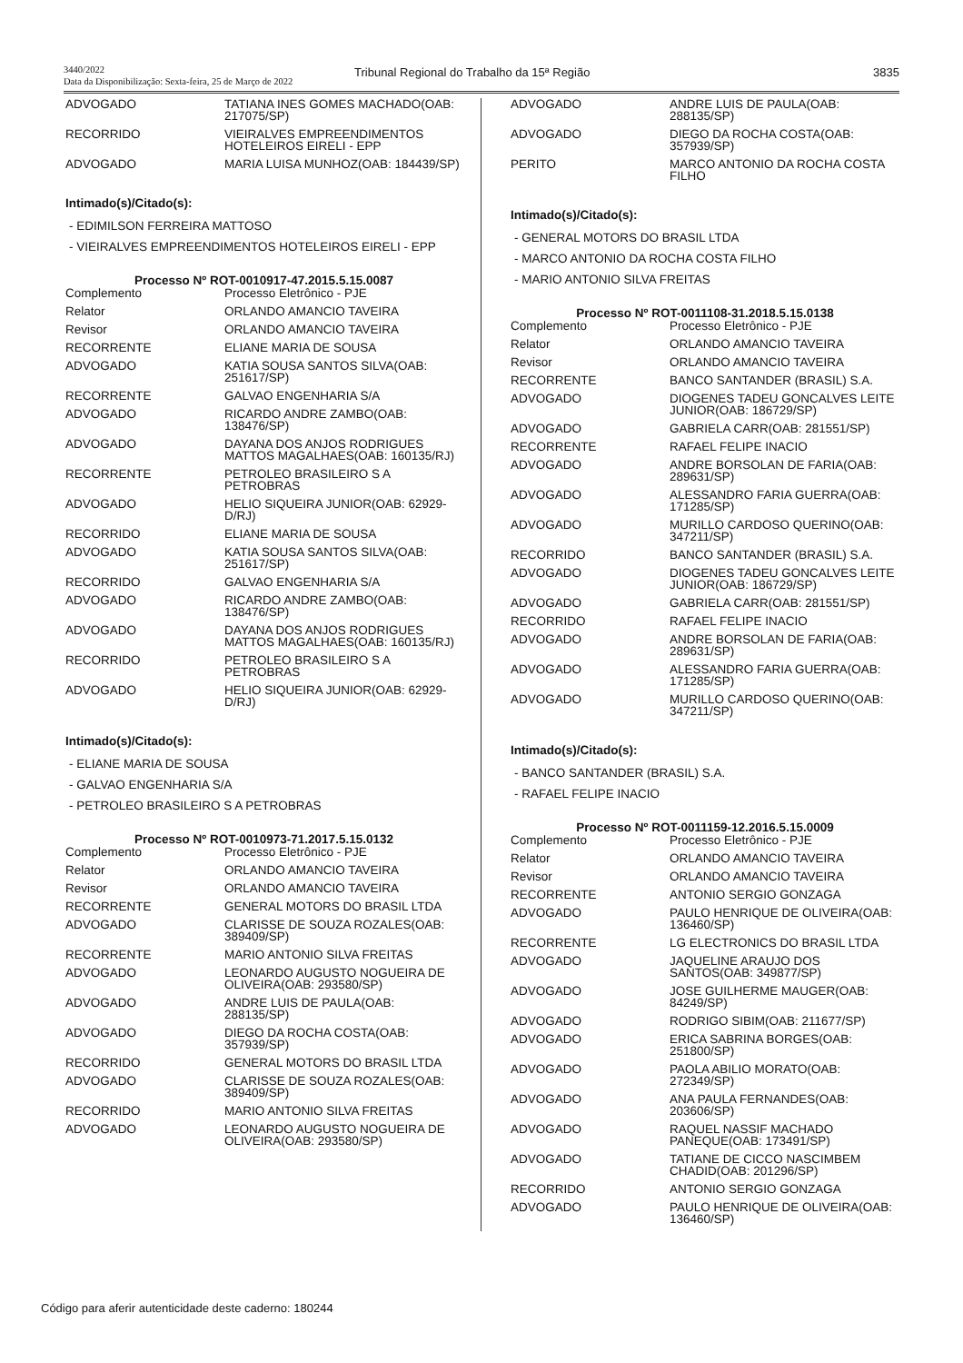3440/2022
Data da Disponibilização: Sexta-feira, 25 de Março de 2022
Tribunal Regional do Trabalho da 15ª Região
3835
| ADVOGADO | TATIANA INES GOMES MACHADO(OAB: 217075/SP) |
| RECORRIDO | VIEIRALVES EMPREENDIMENTOS HOTELEIROS EIRELI - EPP |
| ADVOGADO | MARIA LUISA MUNHOZ(OAB: 184439/SP) |
Intimado(s)/Citado(s):
- EDIMILSON FERREIRA MATTOSO
- VIEIRALVES EMPREENDIMENTOS HOTELEIROS EIRELI - EPP
Processo Nº ROT-0010917-47.2015.5.15.0087
| Complemento | Processo Eletrônico - PJE |
| Relator | ORLANDO AMANCIO TAVEIRA |
| Revisor | ORLANDO AMANCIO TAVEIRA |
| RECORRENTE | ELIANE MARIA DE SOUSA |
| ADVOGADO | KATIA SOUSA SANTOS SILVA(OAB: 251617/SP) |
| RECORRENTE | GALVAO ENGENHARIA S/A |
| ADVOGADO | RICARDO ANDRE ZAMBO(OAB: 138476/SP) |
| ADVOGADO | DAYANA DOS ANJOS RODRIGUES MATTOS MAGALHAES(OAB: 160135/RJ) |
| RECORRENTE | PETROLEO BRASILEIRO S A PETROBRAS |
| ADVOGADO | HELIO SIQUEIRA JUNIOR(OAB: 62929-D/RJ) |
| RECORRIDO | ELIANE MARIA DE SOUSA |
| ADVOGADO | KATIA SOUSA SANTOS SILVA(OAB: 251617/SP) |
| RECORRIDO | GALVAO ENGENHARIA S/A |
| ADVOGADO | RICARDO ANDRE ZAMBO(OAB: 138476/SP) |
| ADVOGADO | DAYANA DOS ANJOS RODRIGUES MATTOS MAGALHAES(OAB: 160135/RJ) |
| RECORRIDO | PETROLEO BRASILEIRO S A PETROBRAS |
| ADVOGADO | HELIO SIQUEIRA JUNIOR(OAB: 62929-D/RJ) |
Intimado(s)/Citado(s):
- ELIANE MARIA DE SOUSA
- GALVAO ENGENHARIA S/A
- PETROLEO BRASILEIRO S A PETROBRAS
Processo Nº ROT-0010973-71.2017.5.15.0132
| Complemento | Processo Eletrônico - PJE |
| Relator | ORLANDO AMANCIO TAVEIRA |
| Revisor | ORLANDO AMANCIO TAVEIRA |
| RECORRENTE | GENERAL MOTORS DO BRASIL LTDA |
| ADVOGADO | CLARISSE DE SOUZA ROZALES(OAB: 389409/SP) |
| RECORRENTE | MARIO ANTONIO SILVA FREITAS |
| ADVOGADO | LEONARDO AUGUSTO NOGUEIRA DE OLIVEIRA(OAB: 293580/SP) |
| ADVOGADO | ANDRE LUIS DE PAULA(OAB: 288135/SP) |
| ADVOGADO | DIEGO DA ROCHA COSTA(OAB: 357939/SP) |
| RECORRIDO | GENERAL MOTORS DO BRASIL LTDA |
| ADVOGADO | CLARISSE DE SOUZA ROZALES(OAB: 389409/SP) |
| RECORRIDO | MARIO ANTONIO SILVA FREITAS |
| ADVOGADO | LEONARDO AUGUSTO NOGUEIRA DE OLIVEIRA(OAB: 293580/SP) |
| ADVOGADO | ANDRE LUIS DE PAULA(OAB: 288135/SP) |
| ADVOGADO | DIEGO DA ROCHA COSTA(OAB: 357939/SP) |
| PERITO | MARCO ANTONIO DA ROCHA COSTA FILHO |
Intimado(s)/Citado(s):
- GENERAL MOTORS DO BRASIL LTDA
- MARCO ANTONIO DA ROCHA COSTA FILHO
- MARIO ANTONIO SILVA FREITAS
Processo Nº ROT-0011108-31.2018.5.15.0138
| Complemento | Processo Eletrônico - PJE |
| Relator | ORLANDO AMANCIO TAVEIRA |
| Revisor | ORLANDO AMANCIO TAVEIRA |
| RECORRENTE | BANCO SANTANDER (BRASIL) S.A. |
| ADVOGADO | DIOGENES TADEU GONCALVES LEITE JUNIOR(OAB: 186729/SP) |
| ADVOGADO | GABRIELA CARR(OAB: 281551/SP) |
| RECORRENTE | RAFAEL FELIPE INACIO |
| ADVOGADO | ANDRE BORSOLAN DE FARIA(OAB: 289631/SP) |
| ADVOGADO | ALESSANDRO FARIA GUERRA(OAB: 171285/SP) |
| ADVOGADO | MURILLO CARDOSO QUERINO(OAB: 347211/SP) |
| RECORRIDO | BANCO SANTANDER (BRASIL) S.A. |
| ADVOGADO | DIOGENES TADEU GONCALVES LEITE JUNIOR(OAB: 186729/SP) |
| ADVOGADO | GABRIELA CARR(OAB: 281551/SP) |
| RECORRIDO | RAFAEL FELIPE INACIO |
| ADVOGADO | ANDRE BORSOLAN DE FARIA(OAB: 289631/SP) |
| ADVOGADO | ALESSANDRO FARIA GUERRA(OAB: 171285/SP) |
| ADVOGADO | MURILLO CARDOSO QUERINO(OAB: 347211/SP) |
Intimado(s)/Citado(s):
- BANCO SANTANDER (BRASIL) S.A.
- RAFAEL FELIPE INACIO
Processo Nº ROT-0011159-12.2016.5.15.0009
| Complemento | Processo Eletrônico - PJE |
| Relator | ORLANDO AMANCIO TAVEIRA |
| Revisor | ORLANDO AMANCIO TAVEIRA |
| RECORRENTE | ANTONIO SERGIO GONZAGA |
| ADVOGADO | PAULO HENRIQUE DE OLIVEIRA(OAB: 136460/SP) |
| RECORRENTE | LG ELECTRONICS DO BRASIL LTDA |
| ADVOGADO | JAQUELINE ARAUJO DOS SANTOS(OAB: 349877/SP) |
| ADVOGADO | JOSE GUILHERME MAUGER(OAB: 84249/SP) |
| ADVOGADO | RODRIGO SIBIM(OAB: 211677/SP) |
| ADVOGADO | ERICA SABRINA BORGES(OAB: 251800/SP) |
| ADVOGADO | PAOLA ABILIO MORATO(OAB: 272349/SP) |
| ADVOGADO | ANA PAULA FERNANDES(OAB: 203606/SP) |
| ADVOGADO | RAQUEL NASSIF MACHADO PANEQUE(OAB: 173491/SP) |
| ADVOGADO | TATIANE DE CICCO NASCIMBEM CHADID(OAB: 201296/SP) |
| RECORRIDO | ANTONIO SERGIO GONZAGA |
| ADVOGADO | PAULO HENRIQUE DE OLIVEIRA(OAB: 136460/SP) |
Código para aferir autenticidade deste caderno: 180244